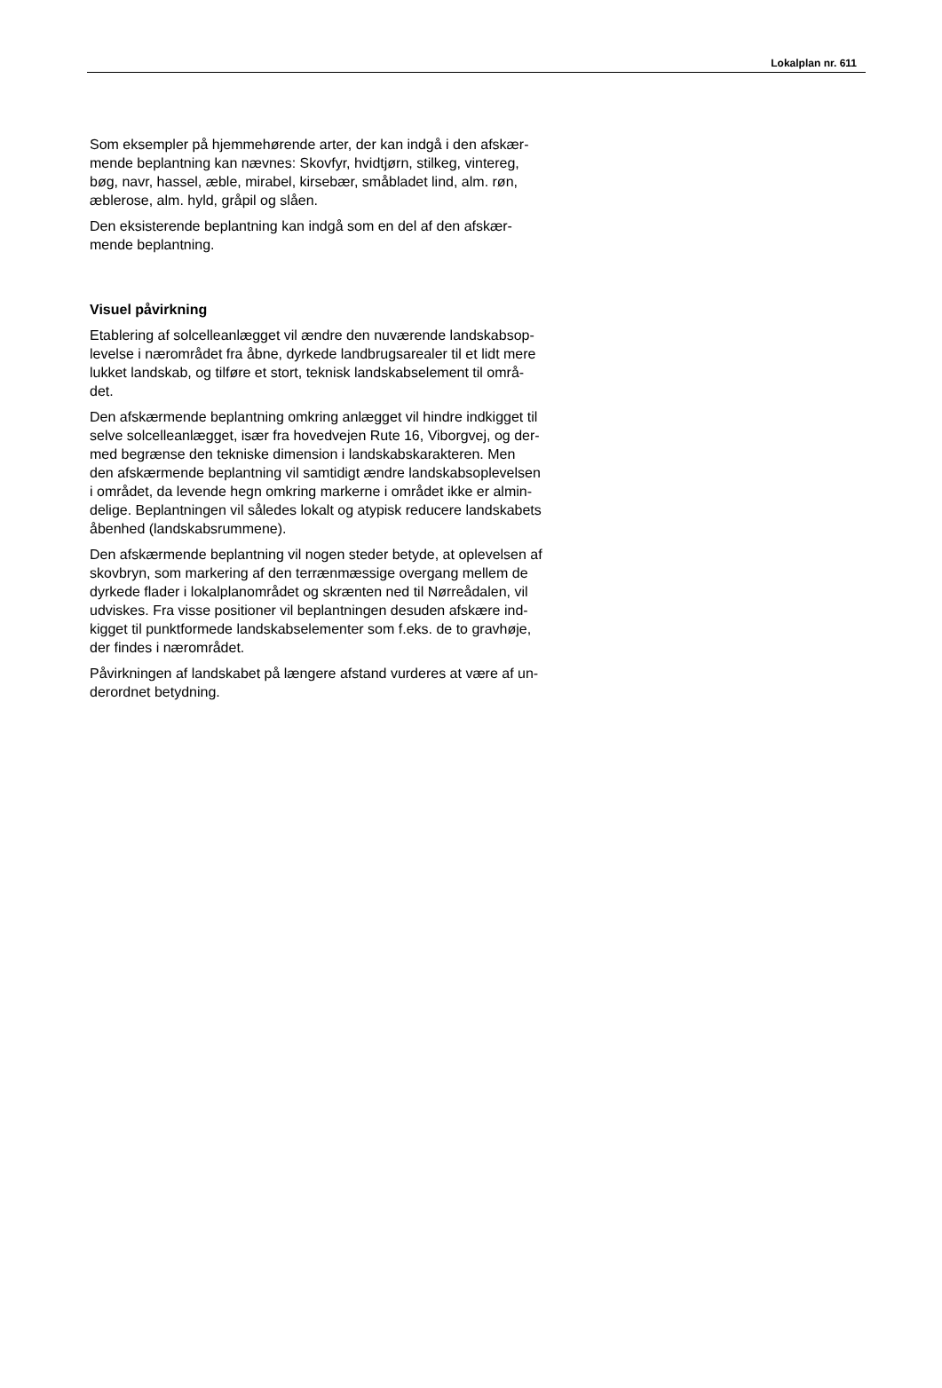Lokalplan nr. 611
Som eksempler på hjemmehørende arter, der kan indgå i den afskær-
mende beplantning kan nævnes: Skovfyr, hvidtjørn, stilkeg, vintereg,
bøg, navr, hassel, æble, mirabel, kirsebær, småbladet lind, alm. røn,
æblerose, alm. hyld, gråpil og slåen.
Den eksisterende beplantning kan indgå som en del af den afskær-
mende beplantning.
Visuel påvirkning
Etablering af solcelleanlægget vil ændre den nuværende landskabsop-
levelse i nærområdet fra åbne, dyrkede landbrugsarealer til et lidt mere
lukket landskab, og tilføre et stort, teknisk landskabselement til områ-
det.
Den afskærmende beplantning omkring anlægget vil hindre indkigget til
selve solcelleanlægget, især fra hovedvejen Rute 16, Viborgvej, og der-
med begrænse den tekniske dimension i landskabskarakteren. Men
den afskærmende beplantning vil samtidigt ændre landskabsoplevelsen
i området, da levende hegn omkring markerne i området ikke er almin-
delige. Beplantningen vil således lokalt og atypisk reducere landskabets
åbenhed (landskabsrummene).
Den afskærmende beplantning vil nogen steder betyde, at oplevelsen af
skovbryn, som markering af den terrænmæssige overgang mellem de
dyrkede flader i lokalplanområdet og skrænten ned til Nørreådalen, vil
udviskes. Fra visse positioner vil beplantningen desuden afskære ind-
kigget til punktformede landskabselementer som f.eks. de to gravhøje,
der findes i nærområdet.
Påvirkningen af landskabet på længere afstand vurderes at være af un-
derordnet betydning.